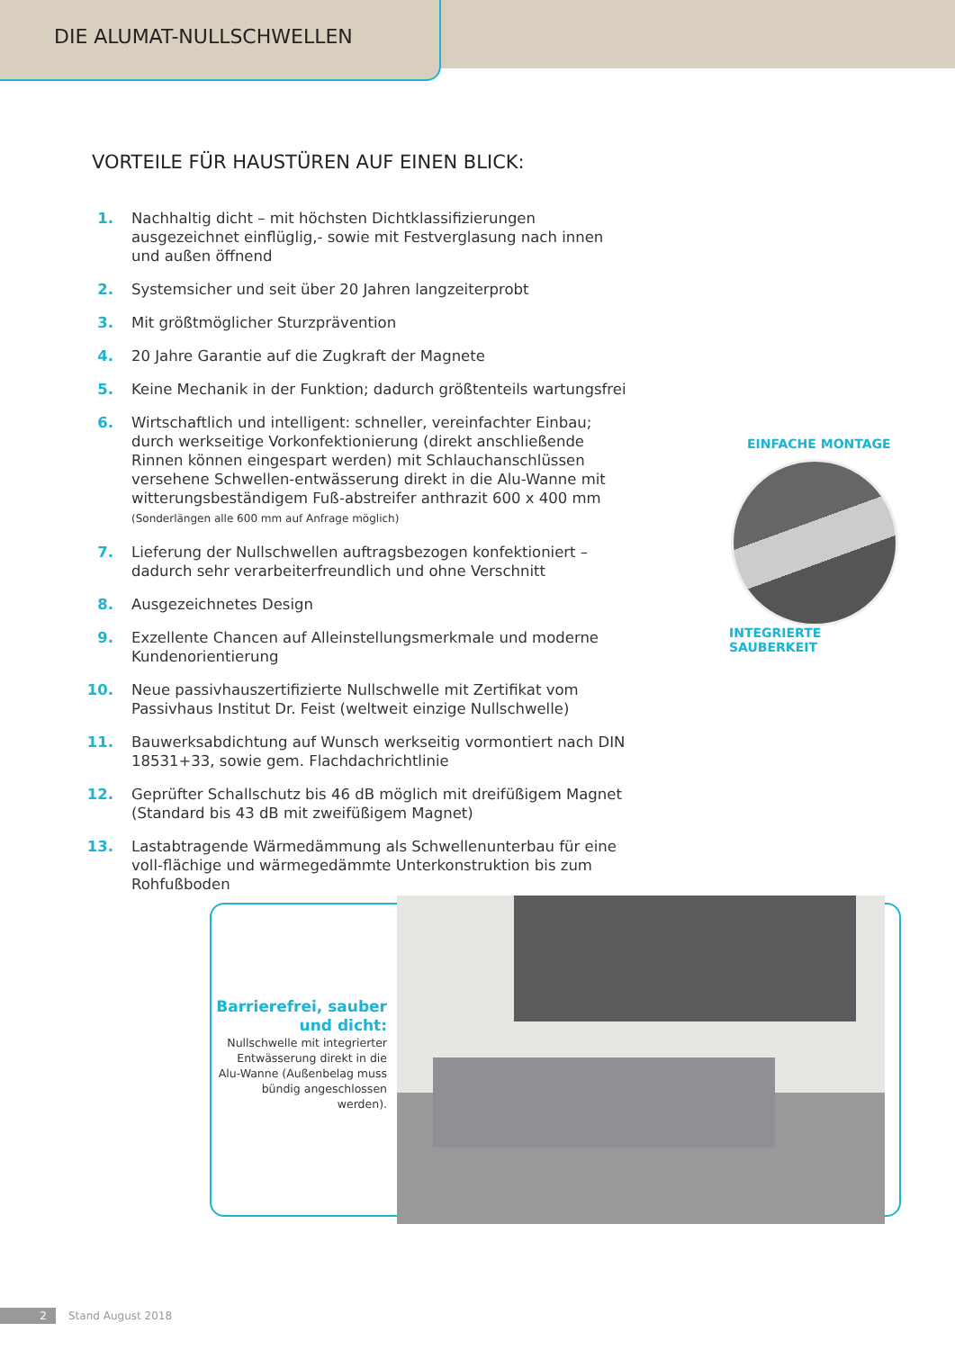DIE ALUMAT-NULLSCHWELLEN
VORTEILE FÜR HAUSTÜREN AUF EINEN BLICK:
1. Nachhaltig dicht – mit höchsten Dichtklassifizierungen ausgezeichnet einflüglig,- sowie mit Festverglasung nach innen und außen öffnend
2. Systemsicher und seit über 20 Jahren langzeiterprobt
3. Mit größtmöglicher Sturzprävention
4. 20 Jahre Garantie auf die Zugkraft der Magnete
5. Keine Mechanik in der Funktion; dadurch größtenteils wartungsfrei
6. Wirtschaftlich und intelligent: schneller, vereinfachter Einbau; durch werkseitige Vorkonfektionierung (direkt anschließende Rinnen können eingespart werden) mit Schlauchanschlüssen versehene Schwellen-entwässerung direkt in die Alu-Wanne mit witterungsbeständigem Fuß-abstreifer anthrazit 600 x 400 mm (Sonderlängen alle 600 mm auf Anfrage möglich)
7. Lieferung der Nullschwellen auftragsbezogen konfektioniert – dadurch sehr verarbeiterfreundlich und ohne Verschnitt
8. Ausgezeichnetes Design
9. Exzellente Chancen auf Alleinstellungsmerkmale und moderne Kundenorientierung
10. Neue passivhauszertifizierte Nullschwelle mit Zertifikat vom Passivhaus Institut Dr. Feist (weltweit einzige Nullschwelle)
11. Bauwerksabdichtung auf Wunsch werkseitig vormontiert nach DIN 18531+33, sowie gem. Flachdachrichtlinie
12. Geprüfter Schallschutz bis 46 dB möglich mit dreifüßigem Magnet (Standard bis 43 dB mit zweifüßigem Magnet)
13. Lastabtragende Wärmedämmung als Schwellenunterbau für eine voll-flächige und wärmegedämmte Unterkonstruktion bis zum Rohfußboden
EINFACHE MONTAGE
INTEGRIERTE SAUBERKEIT
Barrierefrei, sauber und dicht:
Nullschwelle mit integrierter Entwässerung direkt in die Alu-Wanne (Außenbelag muss bündig angeschlossen werden).
2 Stand August 2018